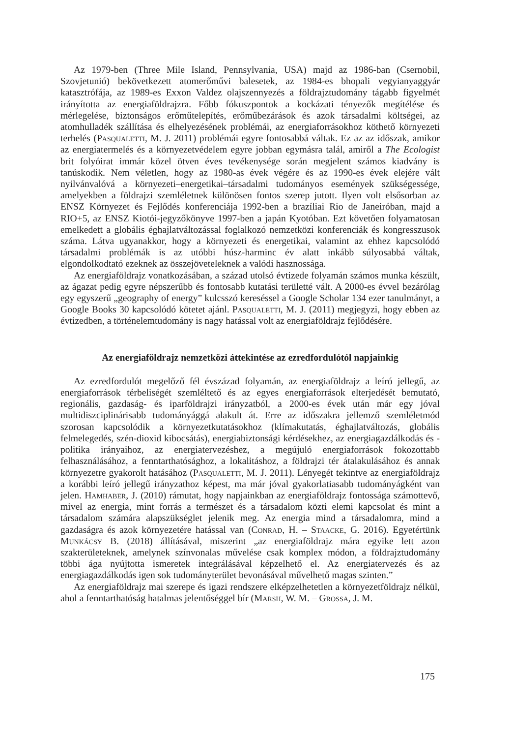Az 1979-ben (Three Mile Island, Pennsylvania, USA) majd az 1986-ban (Csernobil, Szovjetunió) bekövetkezett atomerőművi balesetek, az 1984-es bhopali vegyianyaggyár katasztrófája, az 1989-es Exxon Valdez olajszennyezés a földrajztudomány tágabb figyelmét irányította az energiaföldrajzra. Főbb fókuszpontok a kockázati tényezők megítélése és mérlegelése, biztonságos erőműtelepítés, erőműbezárások és azok társadalmi költségei, az atomhulladék szállítása és elhelyezésének problémái, az energiaforrásokhoz köthető környezeti terhelés (Pasqualetti, M. J. 2011) problémái egyre fontosabbá váltak. Ez az az időszak, amikor az energiatermelés és a környezetvédelem egyre jobban egymásra talál, amiről a The Ecologist brit folyóirat immár közel ötven éves tevékenysége során megjelent számos kiadvány is tanúskodik. Nem véletlen, hogy az 1980-as évek végére és az 1990-es évek elejére vált nyilvánvalóvá a környezeti–energetikai–társadalmi tudományos események szükségessége, amelyekben a földrajzi szemléletnek különösen fontos szerep jutott. Ilyen volt elsősorban az ENSZ Környezet és Fejlődés konferenciája 1992-ben a brazíliai Rio de Janeiróban, majd a RIO+5, az ENSZ Kiotói-jegyzőkönyve 1997-ben a japán Kyotóban. Ezt követően folyamatosan emelkedett a globális éghajlatváltozással foglalkozó nemzetközi konferenciák és kongresszusok száma. Látva ugyanakkor, hogy a környezeti és energetikai, valamint az ehhez kapcsolódó társadalmi problémák is az utóbbi húsz-harminc év alatt inkább súlyosabbá váltak, elgondolkodtató ezeknek az összejöveteleknek a valódi hasznossága.
Az energiaföldrajz vonatkozásában, a század utolsó évtizede folyamán számos munka készült, az ágazat pedig egyre népszerűbb és fontosabb kutatási területté vált. A 2000-es évvel bezárólag egy egyszerű „geography of energy” kulcsszó kereséssel a Google Scholar 134 ezer tanulmányt, a Google Books 30 kapcsolódó kötetet ajánl. Pasqualetti, M. J. (2011) megjegyzi, hogy ebben az évtizedben, a történelemtudomány is nagy hatással volt az energiaföldrajz fejlődésére.
Az energiaföldrajz nemzetközi áttekintése az ezredfordulótól napjainkig
Az ezredfordulót megelőző fél évszázad folyamán, az energiaföldrajz a leíró jellegű, az energiaforrások térbeliségét szemléltető és az egyes energiaforrások elterjedését bemutató, regionális, gazdaság- és iparföldrajzi irányzatból, a 2000-es évek után már egy jóval multidiszciplinárisabb tudományággá alakult át. Erre az időszakra jellemző szemléletmód szorosan kapcsolódik a környezetkutatásokhoz (klímakutatás, éghajlatváltozás, globális felmelegedés, szén-dioxid kibocsátás), energiabiztonsági kérdésekhez, az energiagazdálkodás és -politika irányaihoz, az energiatervezéshez, a megújuló energiaforrások fokozottabb felhasználásához, a fenntarthatósághoz, a lokalitáshoz, a földrajzi tér átalakulásához és annak környezetre gyakorolt hatásához (Pasqualetti, M. J. 2011). Lényegét tekintve az energiaföldrajz a korábbi leíró jellegű irányzathoz képest, ma már jóval gyakorlatiasabb tudományágként van jelen. Hamhaber, J. (2010) rámutat, hogy napjainkban az energiaföldrajz fontossága számottevő, mivel az energia, mint forrás a természet és a társadalom közti elemi kapcsolat és mint a társadalom számára alapszükséglet jelenik meg. Az energia mind a társadalomra, mind a gazdaságra és azok környezetére hatással van (Conrad, H. – Staacke, G. 2016). Egyetértünk Munkácsy B. (2018) állításával, miszerint „az energiaföldrajz mára egyike lett azon szakterületeknek, amelynek színvonalas művelése csak komplex módon, a földrajztudomány többi ága nyújtotta ismeretek integrálásával képzelhető el. Az energiatervezés és az energiagazdálkodás igen sok tudományterület bevonásával művelhető magas szinten.”
Az energiaföldrajz mai szerepe és igazi rendszere elképzelhetetlen a környezetföldrajz nélkül, ahol a fenntarthatóság hatalmas jelentőséggel bír (Marsh, W. M. – Grossa, J. M.
175